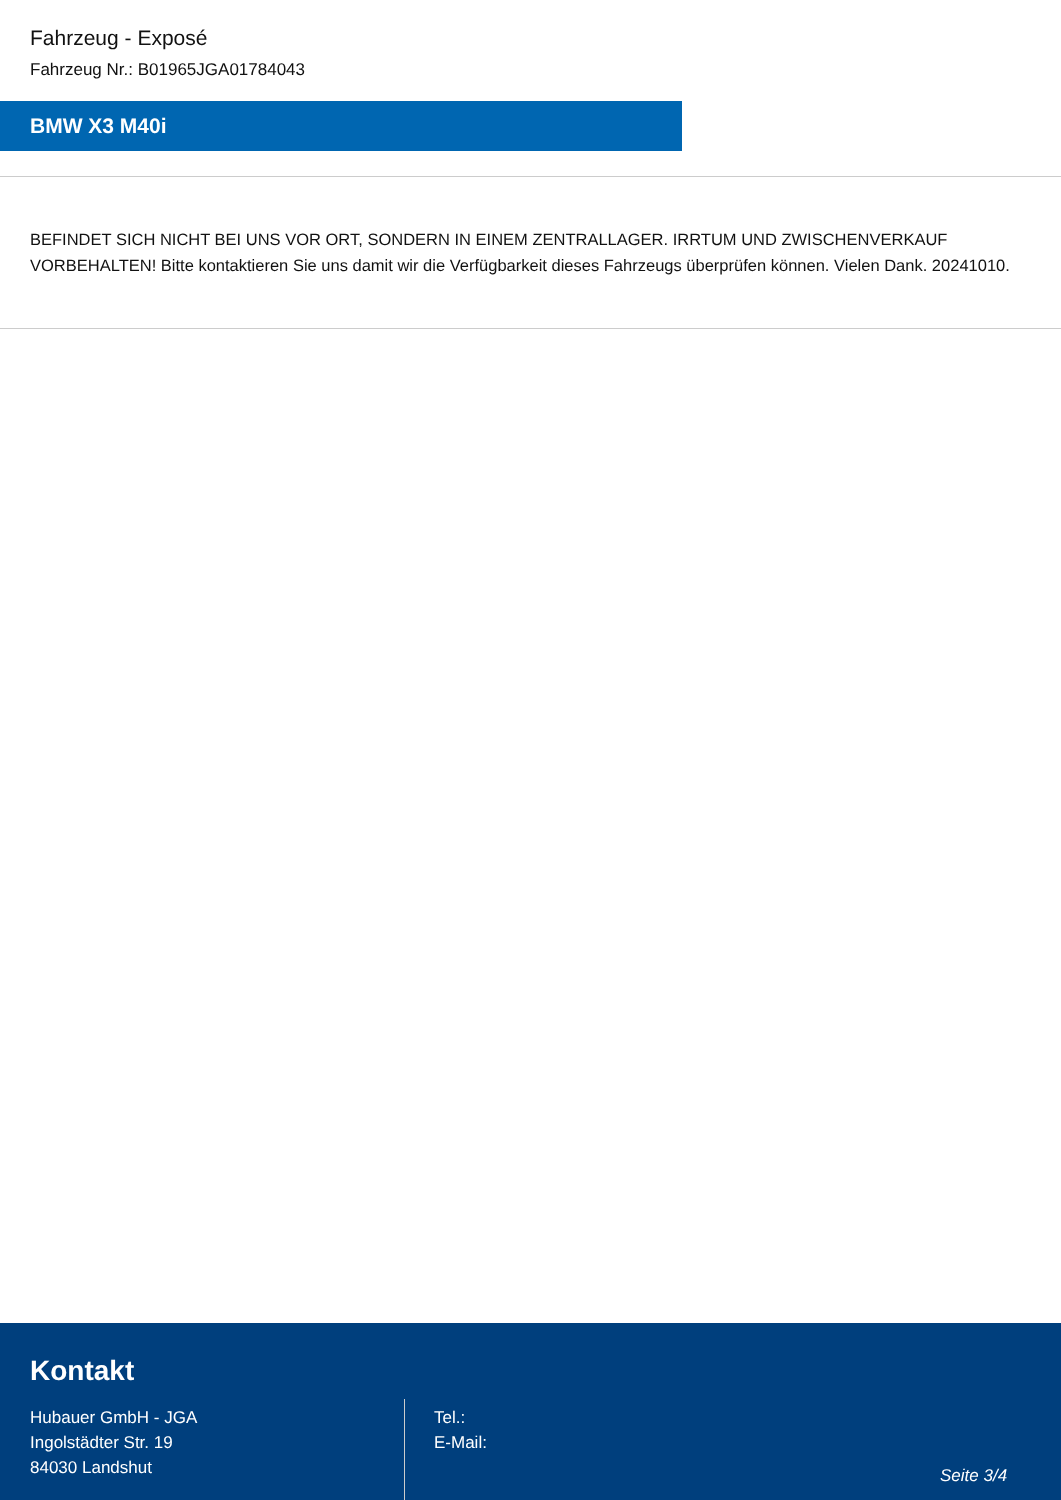Fahrzeug - Exposé
Fahrzeug Nr.: B01965JGA01784043
BMW X3 M40i
BEFINDET SICH NICHT BEI UNS VOR ORT, SONDERN IN EINEM ZENTRALLAGER. IRRTUM UND ZWISCHENVERKAUF VORBEHALTEN! Bitte kontaktieren Sie uns damit wir die Verfügbarkeit dieses Fahrzeugs überprüfen können. Vielen Dank. 20241010.
Kontakt
Hubauer GmbH - JGA
Ingolstädter Str. 19
84030 Landshut
Tel.:
E-Mail:
Seite 3/4